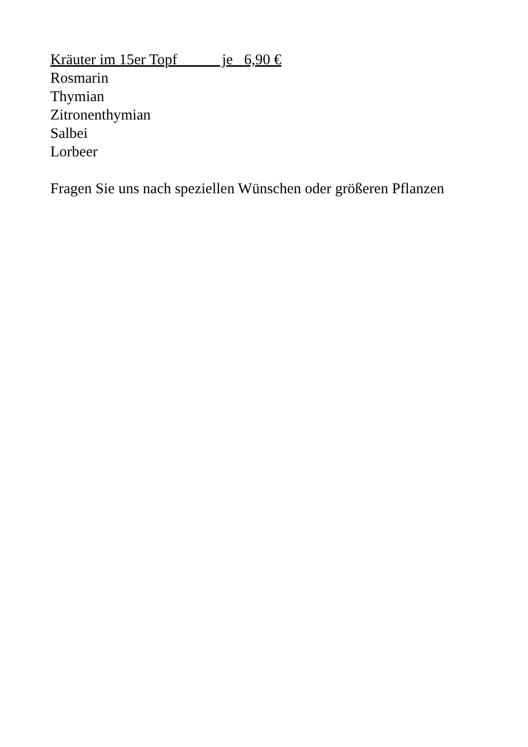Kräuter im 15er Topf je 6,90 €
Rosmarin
Thymian
Zitronenthymian
Salbei
Lorbeer
Fragen Sie uns nach speziellen Wünschen oder größeren Pflanzen